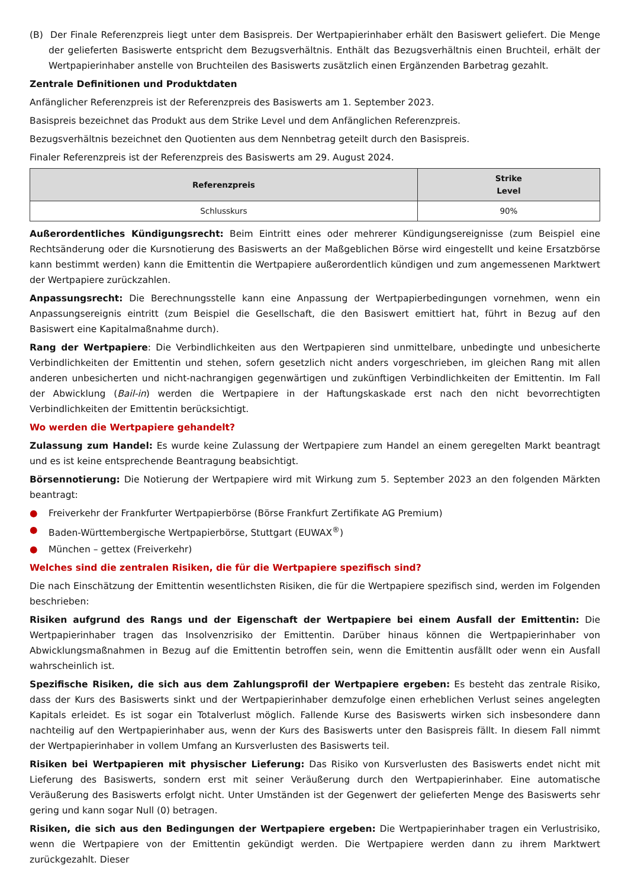(B) Der Finale Referenzpreis liegt unter dem Basispreis. Der Wertpapierinhaber erhält den Basiswert geliefert. Die Menge der gelieferten Basiswerte entspricht dem Bezugsverhältnis. Enthält das Bezugsverhältnis einen Bruchteil, erhält der Wertpapierinhaber anstelle von Bruchteilen des Basiswerts zusätzlich einen Ergänzenden Barbetrag gezahlt.
Zentrale Definitionen und Produktdaten
Anfänglicher Referenzpreis ist der Referenzpreis des Basiswerts am 1. September 2023.
Basispreis bezeichnet das Produkt aus dem Strike Level und dem Anfänglichen Referenzpreis.
Bezugsverhältnis bezeichnet den Quotienten aus dem Nennbetrag geteilt durch den Basispreis.
Finaler Referenzpreis ist der Referenzpreis des Basiswerts am 29. August 2024.
| Referenzpreis | Strike Level |
| --- | --- |
| Schlusskurs | 90% |
Außerordentliches Kündigungsrecht: Beim Eintritt eines oder mehrerer Kündigungsereignisse (zum Beispiel eine Rechtsänderung oder die Kursnotierung des Basiswerts an der Maßgeblichen Börse wird eingestellt und keine Ersatzbörse kann bestimmt werden) kann die Emittentin die Wertpapiere außerordentlich kündigen und zum angemessenen Marktwert der Wertpapiere zurückzahlen.
Anpassungsrecht: Die Berechnungsstelle kann eine Anpassung der Wertpapierbedingungen vornehmen, wenn ein Anpassungsereignis eintritt (zum Beispiel die Gesellschaft, die den Basiswert emittiert hat, führt in Bezug auf den Basiswert eine Kapitalmaßnahme durch).
Rang der Wertpapiere: Die Verbindlichkeiten aus den Wertpapieren sind unmittelbare, unbedingte und unbesicherte Verbindlichkeiten der Emittentin und stehen, sofern gesetzlich nicht anders vorgeschrieben, im gleichen Rang mit allen anderen unbesicherten und nicht-nachrangigen gegenwärtigen und zukünftigen Verbindlichkeiten der Emittentin. Im Fall der Abwicklung (Bail-in) werden die Wertpapiere in der Haftungskaskade erst nach den nicht bevorrechtigten Verbindlichkeiten der Emittentin berücksichtigt.
Wo werden die Wertpapiere gehandelt?
Zulassung zum Handel: Es wurde keine Zulassung der Wertpapiere zum Handel an einem geregelten Markt beantragt und es ist keine entsprechende Beantragung beabsichtigt.
Börsennotierung: Die Notierung der Wertpapiere wird mit Wirkung zum 5. September 2023 an den folgenden Märkten beantragt:
● Freiverkehr der Frankfurter Wertpapierbörse (Börse Frankfurt Zertifikate AG Premium)
● Baden-Württembergische Wertpapierbörse, Stuttgart (EUWAX<sup>®</sup>)
● München – gettex (Freiverkehr)
Welches sind die zentralen Risiken, die für die Wertpapiere spezifisch sind?
Die nach Einschätzung der Emittentin wesentlichsten Risiken, die für die Wertpapiere spezifisch sind, werden im Folgenden beschrieben:
Risiken aufgrund des Rangs und der Eigenschaft der Wertpapiere bei einem Ausfall der Emittentin: Die Wertpapierinhaber tragen das Insolvenzrisiko der Emittentin. Darüber hinaus können die Wertpapierinhaber von Abwicklungsmaßnahmen in Bezug auf die Emittentin betroffen sein, wenn die Emittentin ausfällt oder wenn ein Ausfall wahrscheinlich ist.
Spezifische Risiken, die sich aus dem Zahlungsprofil der Wertpapiere ergeben: Es besteht das zentrale Risiko, dass der Kurs des Basiswerts sinkt und der Wertpapierinhaber demzufolge einen erheblichen Verlust seines angelegten Kapitals erleidet. Es ist sogar ein Totalverlust möglich. Fallende Kurse des Basiswerts wirken sich insbesondere dann nachteilig auf den Wertpapierinhaber aus, wenn der Kurs des Basiswerts unter den Basispreis fällt. In diesem Fall nimmt der Wertpapierinhaber in vollem Umfang an Kursverlusten des Basiswerts teil.
Risiken bei Wertpapieren mit physischer Lieferung: Das Risiko von Kursverlusten des Basiswerts endet nicht mit Lieferung des Basiswerts, sondern erst mit seiner Veräußerung durch den Wertpapierinhaber. Eine automatische Veräußerung des Basiswerts erfolgt nicht. Unter Umständen ist der Gegenwert der gelieferten Menge des Basiswerts sehr gering und kann sogar Null (0) betragen.
Risiken, die sich aus den Bedingungen der Wertpapiere ergeben: Die Wertpapierinhaber tragen ein Verlustrisiko, wenn die Wertpapiere von der Emittentin gekündigt werden. Die Wertpapiere werden dann zu ihrem Marktwert zurückgezahlt. Dieser